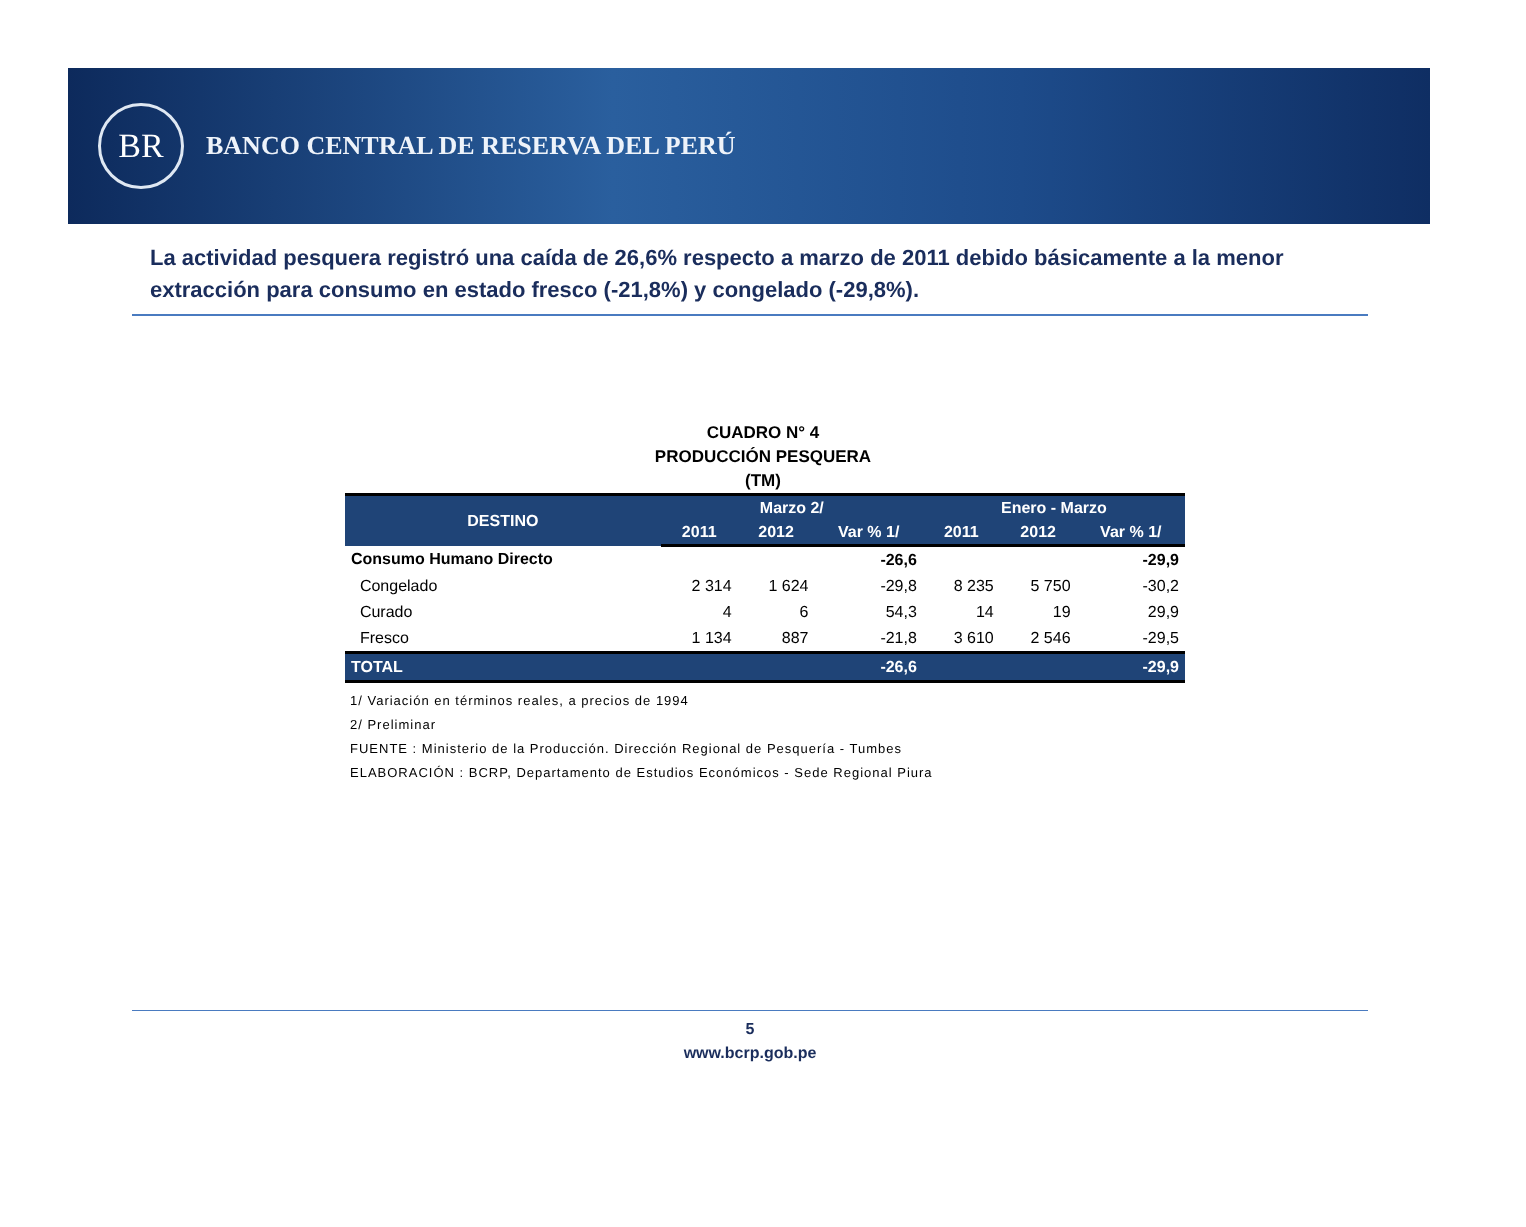BR
BANCO CENTRAL DE RESERVA DEL PERÚ
La actividad pesquera registró una caída de 26,6% respecto a marzo de 2011 debido básicamente a la menor extracción para consumo en estado fresco (-21,8%) y congelado (-29,8%).
CUADRO N° 4
PRODUCCIÓN PESQUERA
(TM)
| DESTINO | Marzo 2/ | | | Enero - Marzo | | |
| --- | --- | --- | --- | --- | --- | --- |
| | 2011 | 2012 | Var % 1/ | 2011 | 2012 | Var % 1/ |
| Consumo Humano Directo | | | -26,6 | | | -29,9 |
| Congelado | 2 314 | 1 624 | -29,8 | 8 235 | 5 750 | -30,2 |
| Curado | 4 | 6 | 54,3 | 14 | 19 | 29,9 |
| Fresco | 1 134 | 887 | -21,8 | 3 610 | 2 546 | -29,5 |
| TOTAL | | | -26,6 | | | -29,9 |
1/ Variación en términos reales, a precios de 1994
2/ Preliminar
FUENTE : Ministerio de la Producción. Dirección Regional de Pesquería - Tumbes
ELABORACIÓN : BCRP, Departamento de Estudios Económicos - Sede Regional Piura
5
www.bcrp.gob.pe